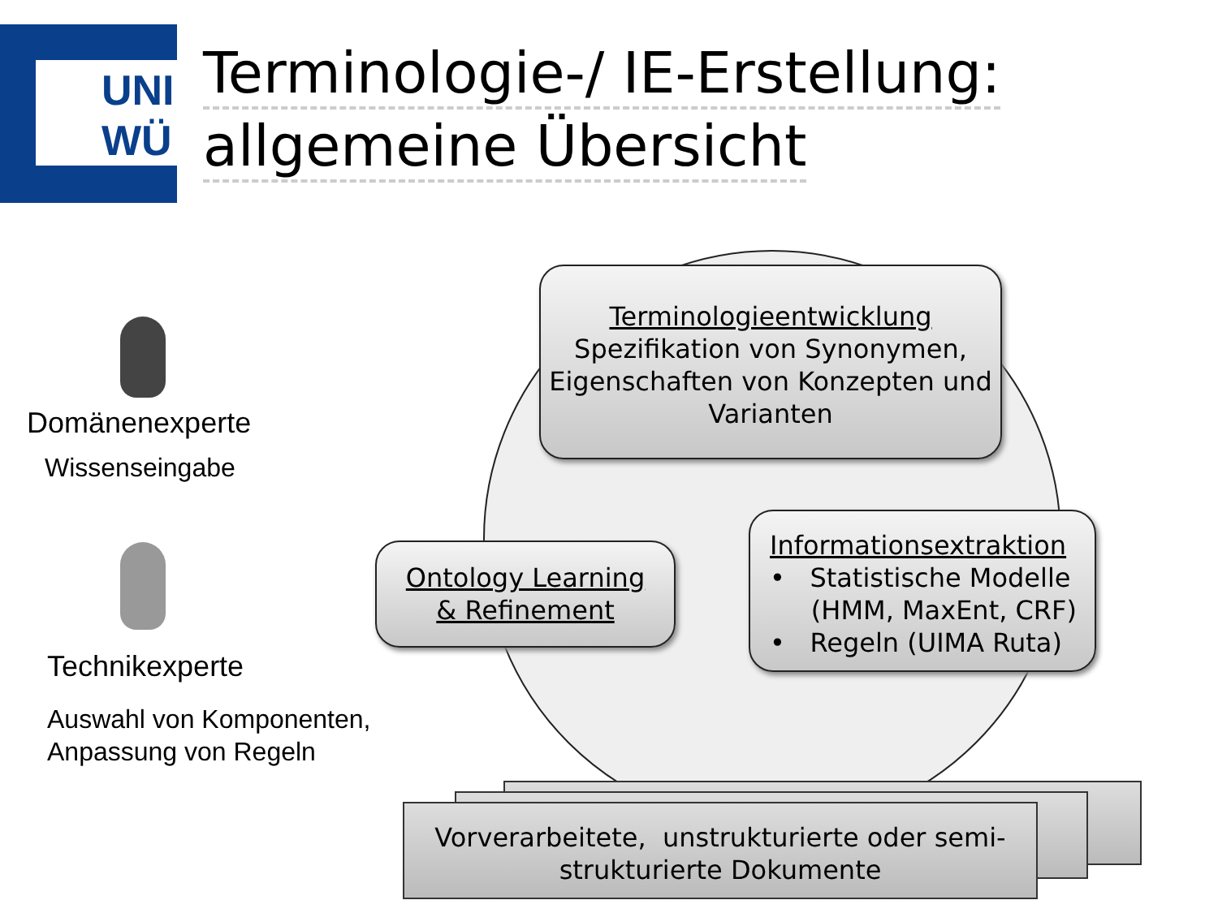UNI
WÜ
Terminologie-/ IE-Erstellung:
allgemeine Übersicht
Domänenexperte
Wissenseingabe
Technikexperte
Auswahl von Komponenten,
Anpassung von Regeln
Terminologieentwicklung
Spezifikation von Synonymen, Eigenschaften von Konzepten und Varianten
Ontology Learning
& Refinement
Informationsextraktion
• Statistische Modelle
(HMM, MaxEnt, CRF)
• Regeln (UIMA Ruta)
Vorverarbeitete, unstrukturierte oder semi-
strukturierte Dokumente